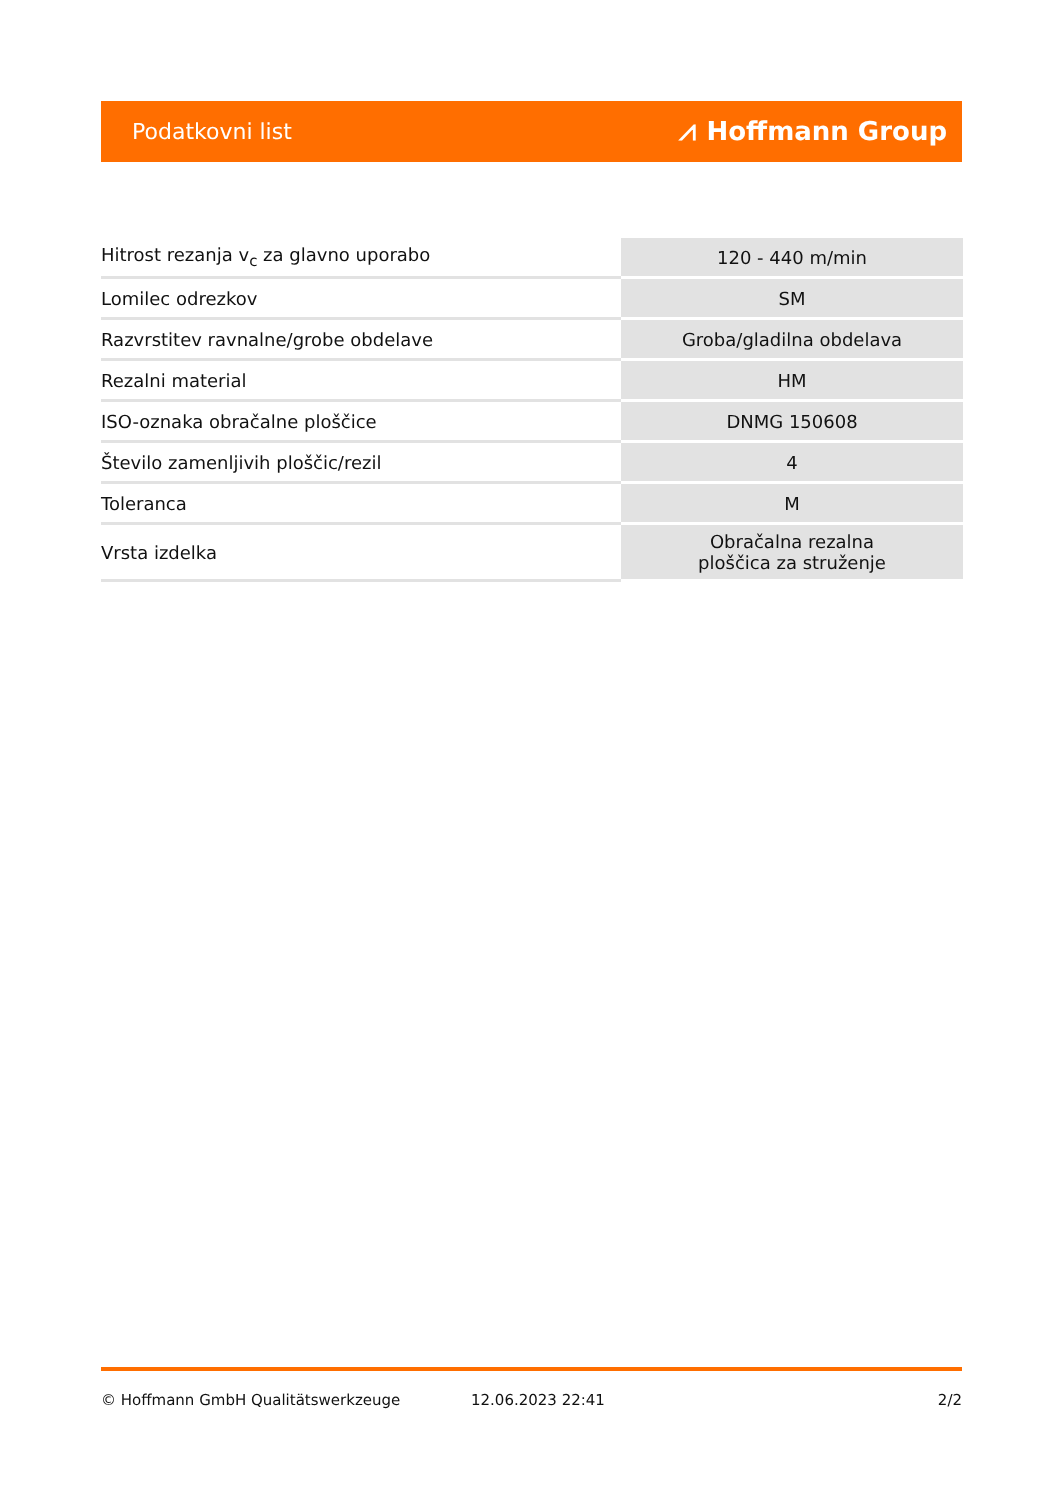Podatkovni list ⩘ Hoffmann Group
| Hitrost rezanja v<sub>c</sub> za glavno uporabo | 120 - 440 m/min |
| Lomilec odrezkov | SM |
| Razvrstitev ravnalne/grobe obdelave | Groba/gladilna obdelava |
| Rezalni material | HM |
| ISO-oznaka obračalne ploščice | DNMG 150608 |
| Število zamenljivih ploščic/rezil | 4 |
| Toleranca | M |
| Vrsta izdelka | Obračalna rezalna ploščica za struženje |
© Hoffmann GmbH Qualitätswerkzeuge 12.06.2023 22:41 2/2